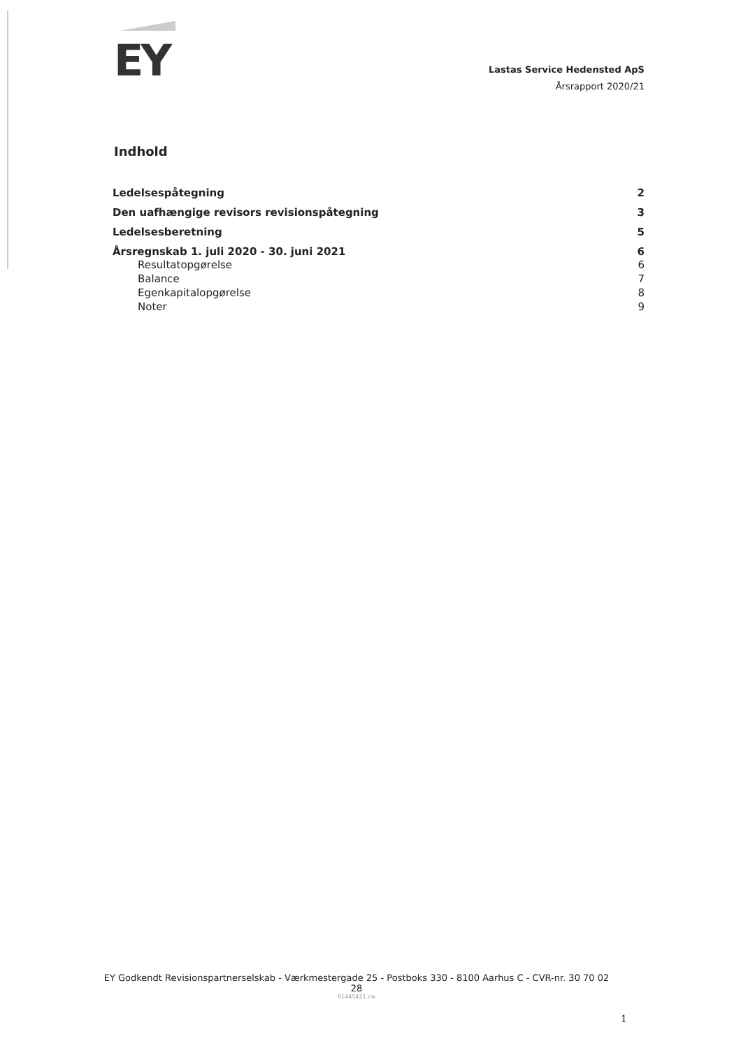EY
Lastas Service Hedensted ApS
Årsrapport 2020/21
Indhold
Ledelsespåtegning 2
Den uafhængige revisors revisionspåtegning 3
Ledelsesberetning 5
Årsregnskab 1. juli 2020 - 30. juni 2021 6
Resultatopgørelse 6
Balance 7
Egenkapitalopgørelse 8
Noter 9
EY Godkendt Revisionspartnerselskab - Værkmestergade 25 - Postboks 330 - 8100 Aarhus C - CVR-nr. 30 70 02 28
61445421.cw
1